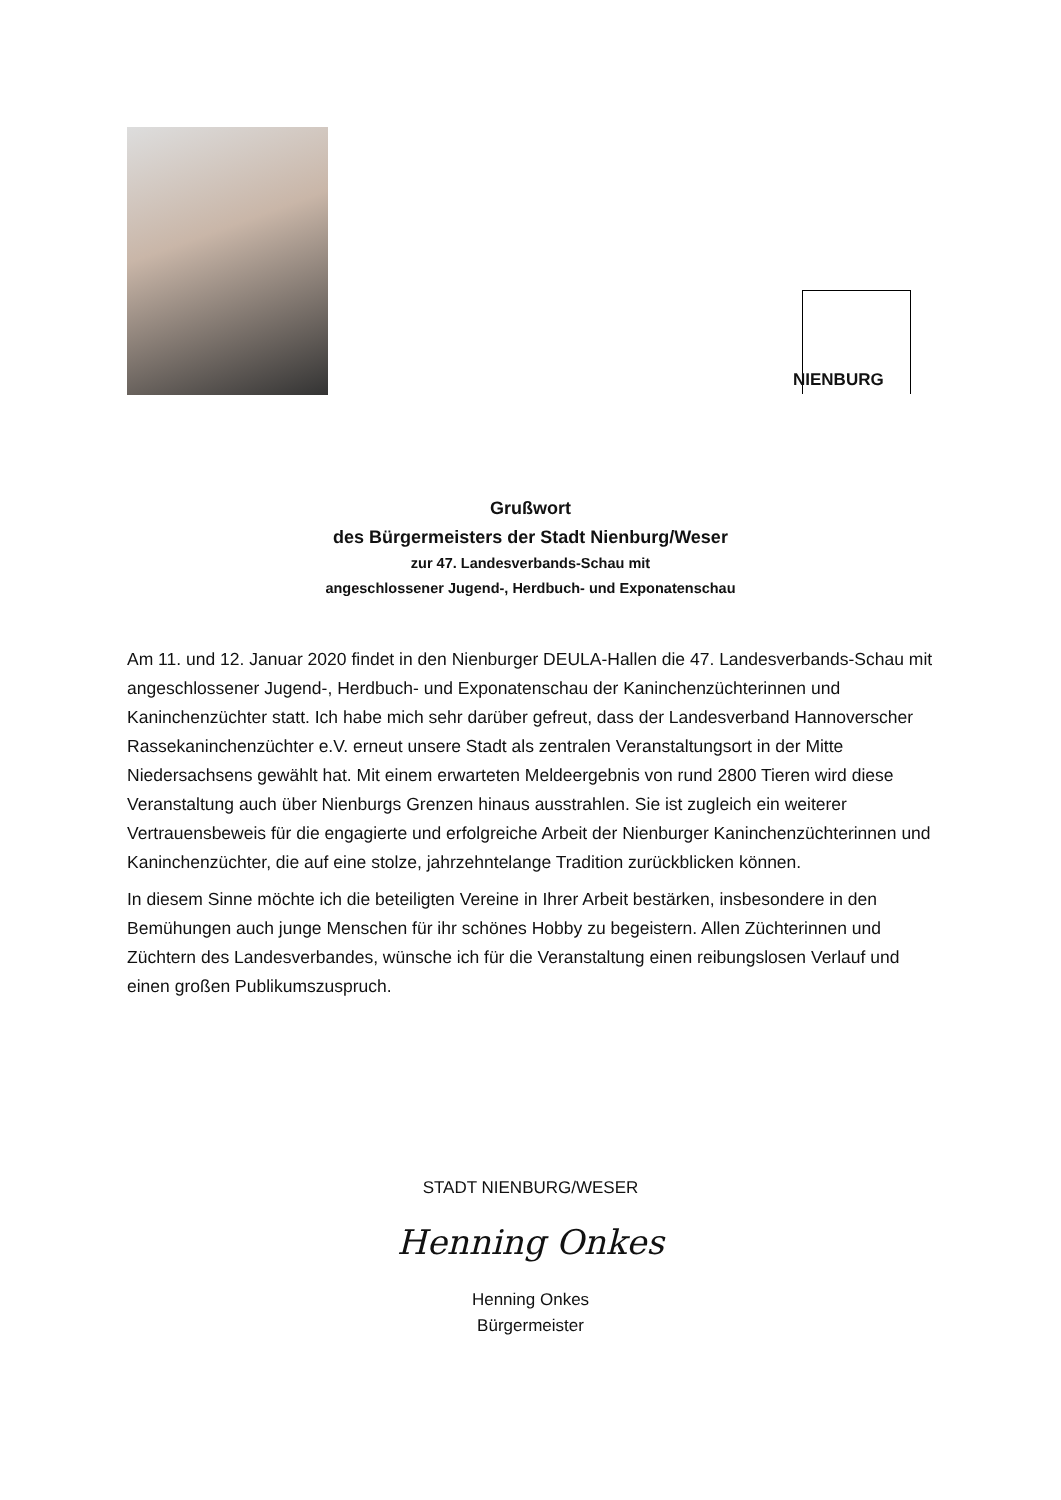NIENBURG
Grußwort
des Bürgermeisters der Stadt Nienburg/Weser
zur 47. Landesverbands-Schau mit
angeschlossener Jugend-, Herdbuch- und Exponatenschau
Am 11. und 12. Januar 2020 findet in den Nienburger DEULA-Hallen die 47. Landesverbands-Schau mit angeschlossener Jugend-, Herdbuch- und Exponatenschau der Kaninchenzüchterinnen und Kaninchenzüchter statt. Ich habe mich sehr darüber gefreut, dass der Landesverband Hannoverscher Rassekaninchenzüchter e.V. erneut unsere Stadt als zentralen Veranstaltungsort in der Mitte Niedersachsens gewählt hat. Mit einem erwarteten Meldeergebnis von rund 2800 Tieren wird diese Veranstaltung auch über Nienburgs Grenzen hinaus ausstrahlen. Sie ist zugleich ein weiterer Vertrauensbeweis für die engagierte und erfolgreiche Arbeit der Nienburger Kaninchenzüchterinnen und Kaninchenzüchter, die auf eine stolze, jahrzehntelange Tradition zurückblicken können.
In diesem Sinne möchte ich die beteiligten Vereine in Ihrer Arbeit bestärken, insbesondere in den Bemühungen auch junge Menschen für ihr schönes Hobby zu begeistern. Allen Züchterinnen und Züchtern des Landesverbandes, wünsche ich für die Veranstaltung einen reibungslosen Verlauf und einen großen Publikumszuspruch.
STADT NIENBURG/WESER
Henning Onkes
Henning Onkes
Bürgermeister